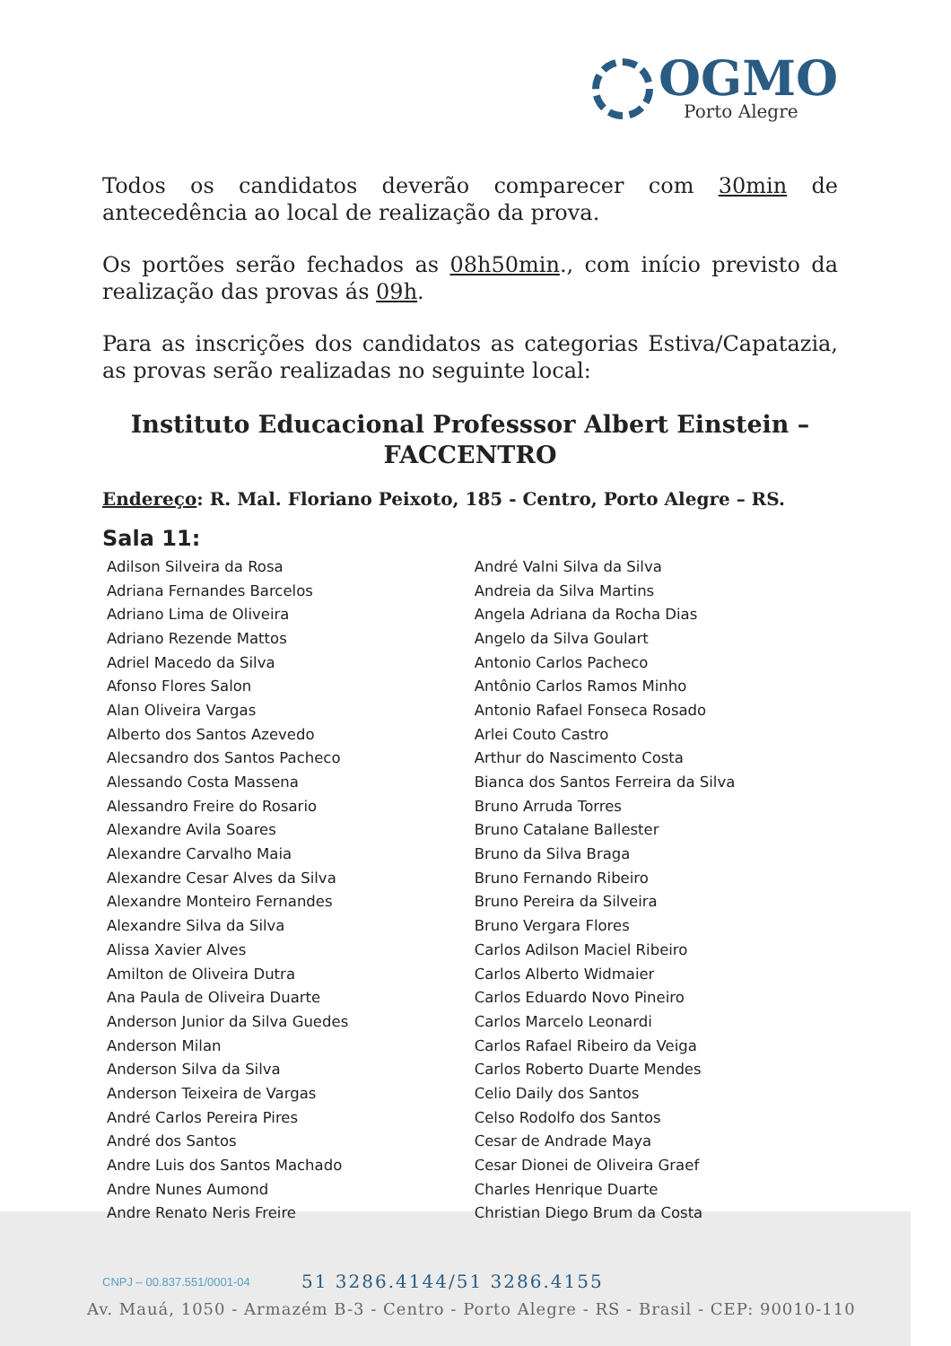OGMO
Porto Alegre
Todos os candidatos deverão comparecer com 30min de antecedência ao local de realização da prova.
Os portões serão fechados as 08h50min., com início previsto da realização das provas ás 09h.
Para as inscrições dos candidatos as categorias Estiva/Capatazia, as provas serão realizadas no seguinte local:
Instituto Educacional Professsor Albert Einstein – FACCENTRO
Endereço: R. Mal. Floriano Peixoto, 185 - Centro, Porto Alegre – RS.
Sala 11:
| Adilson Silveira da Rosa | André Valni Silva da Silva |
| Adriana Fernandes Barcelos | Andreia da Silva Martins |
| Adriano Lima de Oliveira | Angela Adriana da Rocha Dias |
| Adriano Rezende Mattos | Angelo da Silva Goulart |
| Adriel Macedo da Silva | Antonio Carlos Pacheco |
| Afonso Flores Salon | Antônio Carlos Ramos Minho |
| Alan Oliveira Vargas | Antonio Rafael Fonseca Rosado |
| Alberto dos Santos Azevedo | Arlei Couto Castro |
| Alecsandro dos Santos Pacheco | Arthur do Nascimento Costa |
| Alessando Costa Massena | Bianca dos Santos Ferreira da Silva |
| Alessandro Freire do Rosario | Bruno Arruda Torres |
| Alexandre Avila Soares | Bruno Catalane Ballester |
| Alexandre Carvalho Maia | Bruno da Silva Braga |
| Alexandre Cesar Alves da Silva | Bruno Fernando Ribeiro |
| Alexandre Monteiro Fernandes | Bruno Pereira da Silveira |
| Alexandre Silva da Silva | Bruno Vergara Flores |
| Alissa Xavier Alves | Carlos Adilson Maciel Ribeiro |
| Amilton de Oliveira Dutra | Carlos Alberto Widmaier |
| Ana Paula de Oliveira Duarte | Carlos Eduardo Novo Pineiro |
| Anderson Junior da Silva Guedes | Carlos Marcelo Leonardi |
| Anderson Milan | Carlos Rafael Ribeiro da Veiga |
| Anderson Silva da Silva | Carlos Roberto Duarte Mendes |
| Anderson Teixeira de Vargas | Celio Daily dos Santos |
| André Carlos Pereira Pires | Celso Rodolfo dos Santos |
| André dos Santos | Cesar de Andrade Maya |
| Andre Luis dos Santos Machado | Cesar Dionei de Oliveira Graef |
| Andre Nunes Aumond | Charles Henrique Duarte |
| Andre Renato Neris Freire | Christian Diego Brum da Costa |
CNPJ – 00.837.551/0001-04 51 3286.4144/51 3286.4155
Av. Mauá, 1050 - Armazém B-3 - Centro - Porto Alegre - RS - Brasil - CEP: 90010-110